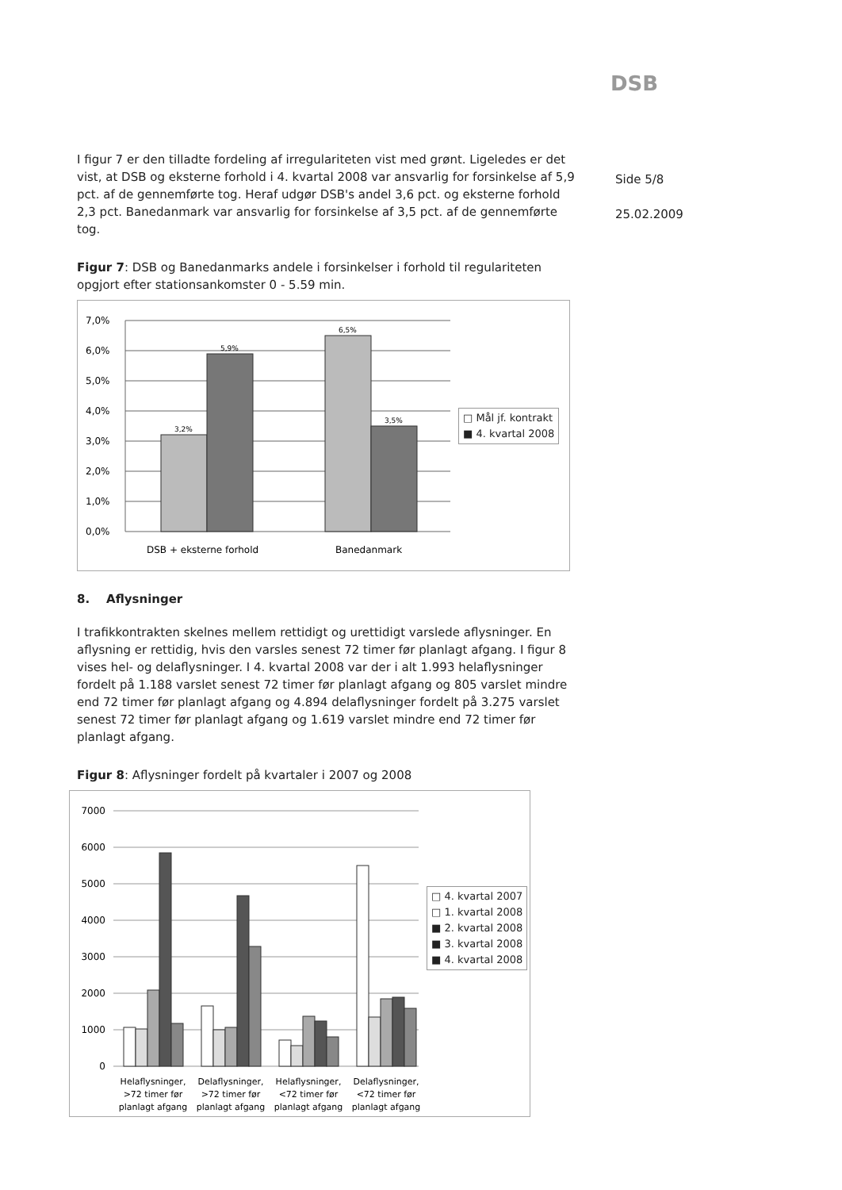DSB
Side 5/8
25.02.2009
I figur 7 er den tilladte fordeling af irregulariteten vist med grønt. Ligeledes er det vist, at DSB og eksterne forhold i 4. kvartal 2008 var ansvarlig for forsinkelse af 5,9 pct. af de gennemførte tog. Heraf udgør DSB's andel 3,6 pct. og eksterne forhold 2,3 pct. Banedanmark var ansvarlig for forsinkelse af 3,5 pct. af de gennemførte tog.
Figur 7: DSB og Banedanmarks andele i forsinkelser i forhold til regulariteten opgjort efter stationsankomster 0 - 5.59 min.
7,0%
6,0%
5,0%
4,0%
3,0%
2,0%
1,0%
0,0%
3,2%
5,9%
6,5%
3,5%
DSB + eksterne forhold
Banedanmark
□ Mål jf. kontrakt
■ 4. kvartal 2008
8. Aflysninger
I trafikkontrakten skelnes mellem rettidigt og urettidigt varslede aflysninger. En aflysning er rettidig, hvis den varsles senest 72 timer før planlagt afgang. I figur 8 vises hel- og delaflysninger. I 4. kvartal 2008 var der i alt 1.993 helaflysninger fordelt på 1.188 varslet senest 72 timer før planlagt afgang og 805 varslet mindre end 72 timer før planlagt afgang og 4.894 delaflysninger fordelt på 3.275 varslet senest 72 timer før planlagt afgang og 1.619 varslet mindre end 72 timer før planlagt afgang.
Figur 8: Aflysninger fordelt på kvartaler i 2007 og 2008
7000
6000
5000
4000
3000
2000
1000
0
Helaflysninger,
>72 timer før
planlagt afgang
Delaflysninger,
>72 timer før
planlagt afgang
Helaflysninger,
<72 timer før
planlagt afgang
Delaflysninger,
<72 timer før
planlagt afgang
□ 4. kvartal 2007
□ 1. kvartal 2008
■ 2. kvartal 2008
■ 3. kvartal 2008
■ 4. kvartal 2008